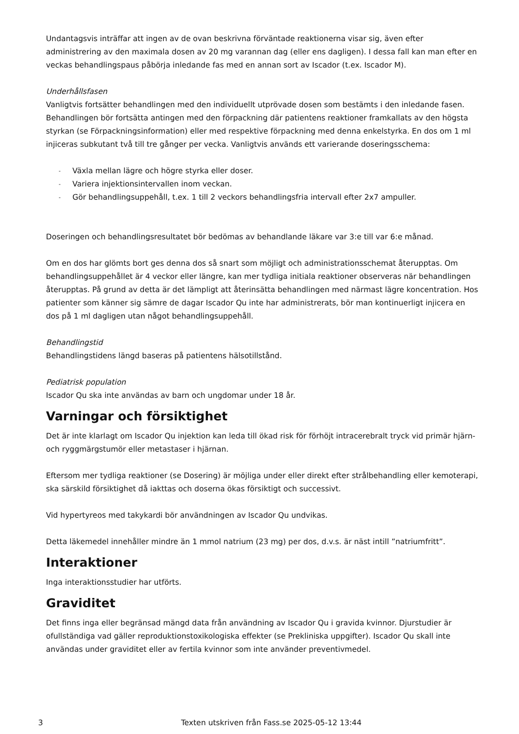Undantagsvis inträffar att ingen av de ovan beskrivna förväntade reaktionerna visar sig, även efter administrering av den maximala dosen av 20 mg varannan dag (eller ens dagligen). I dessa fall kan man efter en veckas behandlingspaus påbörja inledande fas med en annan sort av Iscador (t.ex. Iscador M).
Underhållsfasen
Vanligtvis fortsätter behandlingen med den individuellt utprövade dosen som bestämts i den inledande fasen. Behandlingen bör fortsätta antingen med den förpackning där patientens reaktioner framkallats av den högsta styrkan (se Förpackningsinformation) eller med respektive förpackning med denna enkelstyrka. En dos om 1 ml injiceras subkutant två till tre gånger per vecka. Vanligtvis används ett varierande doseringsschema:
- Växla mellan lägre och högre styrka eller doser.
- Variera injektionsintervallen inom veckan.
- Gör behandlingsuppehåll, t.ex. 1 till 2 veckors behandlingsfria intervall efter 2x7 ampuller.
Doseringen och behandlingsresultatet bör bedömas av behandlande läkare var 3:e till var 6:e månad.
Om en dos har glömts bort ges denna dos så snart som möjligt och administrationsschemat återupptas. Om behandlingsuppehållet är 4 veckor eller längre, kan mer tydliga initiala reaktioner observeras när behandlingen återupptas. På grund av detta är det lämpligt att återinsätta behandlingen med närmast lägre koncentration. Hos patienter som känner sig sämre de dagar Iscador Qu inte har administrerats, bör man kontinuerligt injicera en dos på 1 ml dagligen utan något behandlingsuppehåll.
Behandlingstid
Behandlingstidens längd baseras på patientens hälsotillstånd.
Pediatrisk population
Iscador Qu ska inte användas av barn och ungdomar under 18 år.
Varningar och försiktighet
Det är inte klarlagt om Iscador Qu injektion kan leda till ökad risk för förhöjt intracerebralt tryck vid primär hjärn- och ryggmärgstumör eller metastaser i hjärnan.
Eftersom mer tydliga reaktioner (se Dosering) är möjliga under eller direkt efter strålbehandling eller kemoterapi, ska särskild försiktighet då iakttas och doserna ökas försiktigt och successivt.
Vid hypertyreos med takykardi bör användningen av Iscador Qu undvikas.
Detta läkemedel innehåller mindre än 1 mmol natrium (23 mg) per dos, d.v.s. är näst intill ”natriumfritt”.
Interaktioner
Inga interaktionsstudier har utförts.
Graviditet
Det finns inga eller begränsad mängd data från användning av Iscador Qu i gravida kvinnor. Djurstudier är ofullständiga vad gäller reproduktionstoxikologiska effekter (se Prekliniska uppgifter). Iscador Qu skall inte användas under graviditet eller av fertila kvinnor som inte använder preventivmedel.
3 Texten utskriven från Fass.se 2025-05-12 13:44